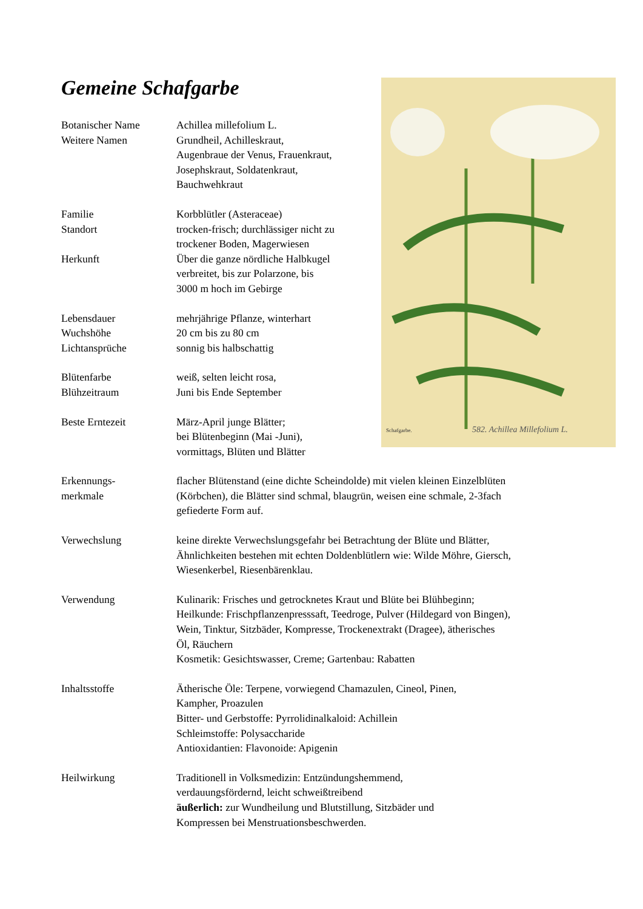Gemeine Schafgarbe
582. Achillea Millefolium L.
Schafgarbe.
| Botanischer Name | Achillea millefolium L. |
| Weitere Namen | Grundheil, Achilleskraut, Augenbraue der Venus, Frauenkraut, Josephskraut, Soldatenkraut, Bauchwehkraut |
| Familie | Korbblütler (Asteraceae) |
| Standort | trocken-frisch; durchlässiger nicht zu trockener Boden, Magerwiesen |
| Herkunft | Über die ganze nördliche Halbkugel verbreitet, bis zur Polarzone, bis 3000 m hoch im Gebirge |
| Lebensdauer | mehrjährige Pflanze, winterhart |
| Wuchshöhe | 20 cm bis zu 80 cm |
| Lichtansprüche | sonnig bis halbschattig |
| Blütenfarbe | weiß, selten leicht rosa, |
| Blühzeitraum | Juni bis Ende September |
| Beste Erntezeit | März-April junge Blätter; bei Blütenbeginn (Mai -Juni), vormittags, Blüten und Blätter |
| Erkennungs- merkmale | flacher Blütenstand (eine dichte Scheindolde) mit vielen kleinen Einzelblüten (Körbchen), die Blätter sind schmal, blaugrün, weisen eine schmale, 2-3fach gefiederte Form auf. |
| Verwechslung | keine direkte Verwechslungsgefahr bei Betrachtung der Blüte und Blätter, Ähnlichkeiten bestehen mit echten Doldenblütlern wie: Wilde Möhre, Giersch, Wiesenkerbel, Riesenbärenklau. |
| Verwendung | Kulinarik: Frisches und getrocknetes Kraut und Blüte bei Blühbeginn; Heilkunde: Frischpflanzenpresssaft, Teedroge, Pulver (Hildegard von Bingen), Wein, Tinktur, Sitzbäder, Kompresse, Trockenextrakt (Dragee), ätherisches Öl, Räuchern Kosmetik: Gesichtswasser, Creme; Gartenbau: Rabatten |
| Inhaltsstoffe | Ätherische Öle: Terpene, vorwiegend Chamazulen, Cineol, Pinen, Kampher, Proazulen Bitter- und Gerbstoffe: Pyrrolidinalkaloid: Achillein Schleimstoffe: Polysaccharide Antioxidantien: Flavonoide: Apigenin |
| Heilwirkung | Traditionell in Volksmedizin: Entzündungshemmend, verdauungsfördernd, leicht schweißtreibend äußerlich: zur Wundheilung und Blutstillung, Sitzbäder und Kompressen bei Menstruationsbeschwerden. |